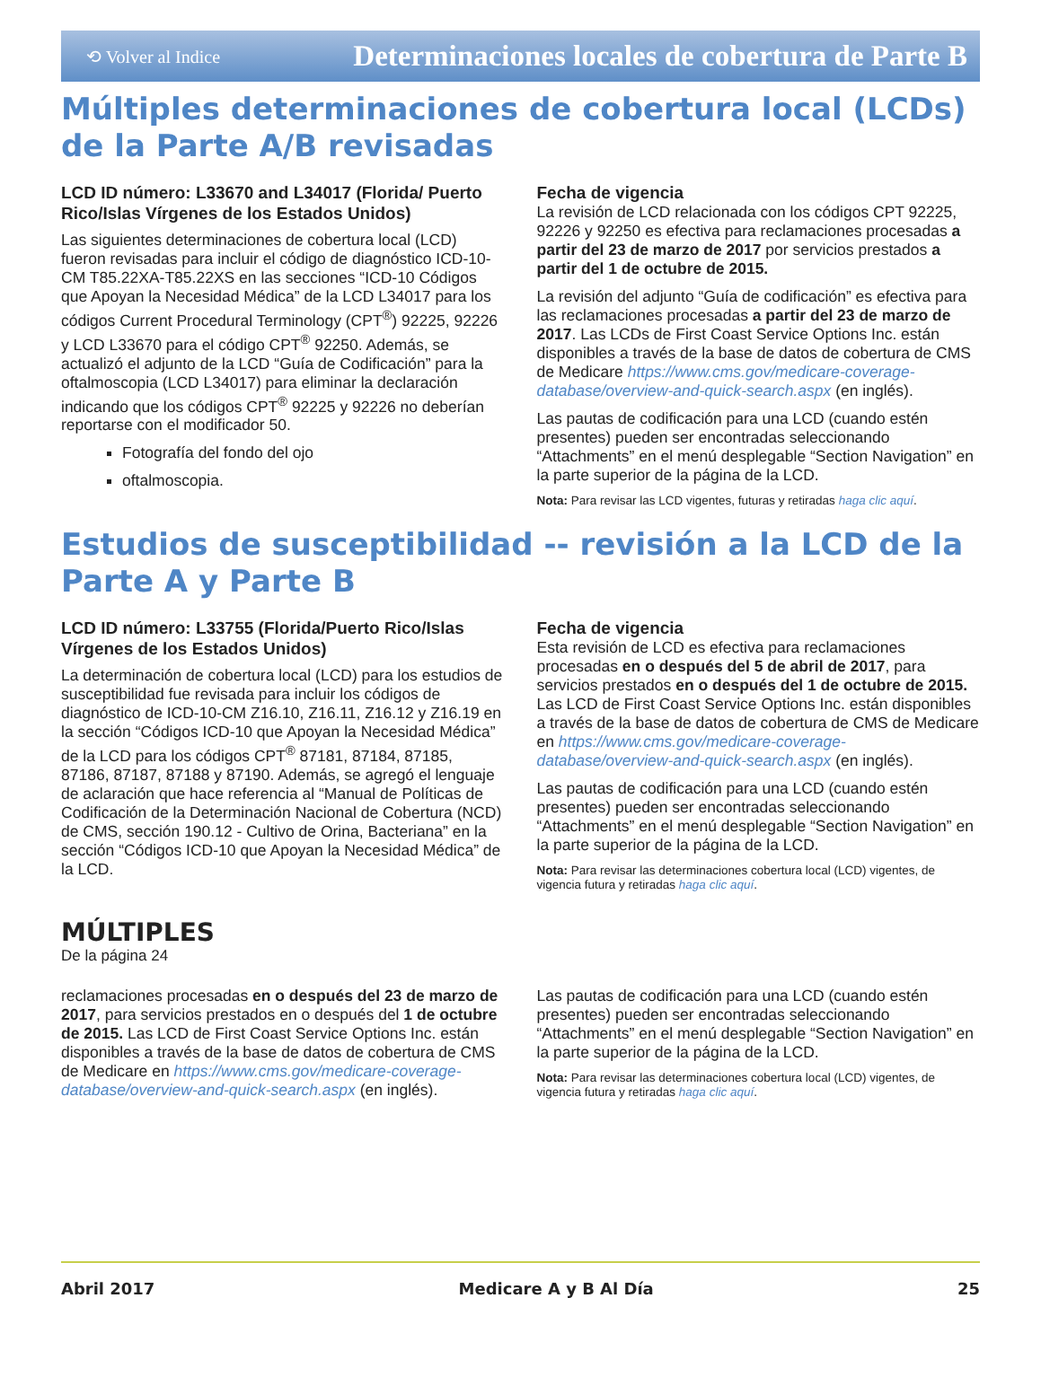⟲ Volver al Indice Determinaciones locales de cobertura de Parte B
Múltiples determinaciones de cobertura local (LCDs) de la Parte A/B revisadas
LCD ID número: L33670 and L34017 (Florida/ Puerto Rico/Islas Vírgenes de los Estados Unidos)
Las siguientes determinaciones de cobertura local (LCD) fueron revisadas para incluir el código de diagnóstico ICD-10-CM T85.22XA-T85.22XS en las secciones “ICD-10 Códigos que Apoyan la Necesidad Médica” de la LCD L34017 para los códigos Current Procedural Terminology (CPT<sup>®</sup>) 92225, 92226 y LCD L33670 para el código CPT<sup>®</sup> 92250. Además, se actualizó el adjunto de la LCD “Guía de Codificación” para la oftalmoscopia (LCD L34017) para eliminar la declaración indicando que los códigos CPT<sup>®</sup> 92225 y 92226 no deberían reportarse con el modificador 50.
Fotografía del fondo del ojo
oftalmoscopia.
Fecha de vigencia
La revisión de LCD relacionada con los códigos CPT 92225, 92226 y 92250 es efectiva para reclamaciones procesadas a partir del 23 de marzo de 2017 por servicios prestados a partir del 1 de octubre de 2015.
La revisión del adjunto “Guía de codificación” es efectiva para las reclamaciones procesadas a partir del 23 de marzo de 2017. Las LCDs de First Coast Service Options Inc. están disponibles a través de la base de datos de cobertura de CMS de Medicare https://www.cms.gov/medicare-coverage-database/overview-and-quick-search.aspx (en inglés).
Las pautas de codificación para una LCD (cuando estén presentes) pueden ser encontradas seleccionando “Attachments” en el menú desplegable “Section Navigation” en la parte superior de la página de la LCD.
Nota: Para revisar las LCD vigentes, futuras y retiradas haga clic aquí.
Estudios de susceptibilidad -- revisión a la LCD de la Parte A y Parte B
LCD ID número: L33755 (Florida/Puerto Rico/Islas Vírgenes de los Estados Unidos)
La determinación de cobertura local (LCD) para los estudios de susceptibilidad fue revisada para incluir los códigos de diagnóstico de ICD-10-CM Z16.10, Z16.11, Z16.12 y Z16.19 en la sección “Códigos ICD-10 que Apoyan la Necesidad Médica” de la LCD para los códigos CPT<sup>®</sup> 87181, 87184, 87185, 87186, 87187, 87188 y 87190. Además, se agregó el lenguaje de aclaración que hace referencia al “Manual de Políticas de Codificación de la Determinación Nacional de Cobertura (NCD) de CMS, sección 190.12 - Cultivo de Orina, Bacteriana” en la sección “Códigos ICD-10 que Apoyan la Necesidad Médica” de la LCD.
Fecha de vigencia
Esta revisión de LCD es efectiva para reclamaciones procesadas en o después del 5 de abril de 2017, para servicios prestados en o después del 1 de octubre de 2015. Las LCD de First Coast Service Options Inc. están disponibles a través de la base de datos de cobertura de CMS de Medicare en https://www.cms.gov/medicare-coverage-database/overview-and-quick-search.aspx (en inglés).
Las pautas de codificación para una LCD (cuando estén presentes) pueden ser encontradas seleccionando “Attachments” en el menú desplegable “Section Navigation” en la parte superior de la página de la LCD.
Nota: Para revisar las determinaciones cobertura local (LCD) vigentes, de vigencia futura y retiradas haga clic aquí.
MÚLTIPLES
De la página 24
reclamaciones procesadas en o después del 23 de marzo de 2017, para servicios prestados en o después del 1 de octubre de 2015. Las LCD de First Coast Service Options Inc. están disponibles a través de la base de datos de cobertura de CMS de Medicare en https://www.cms.gov/medicare-coverage-database/overview-and-quick-search.aspx (en inglés).
Las pautas de codificación para una LCD (cuando estén presentes) pueden ser encontradas seleccionando “Attachments” en el menú desplegable “Section Navigation” en la parte superior de la página de la LCD.
Nota: Para revisar las determinaciones cobertura local (LCD) vigentes, de vigencia futura y retiradas haga clic aquí.
Abril 2017 Medicare A y B Al Día 25